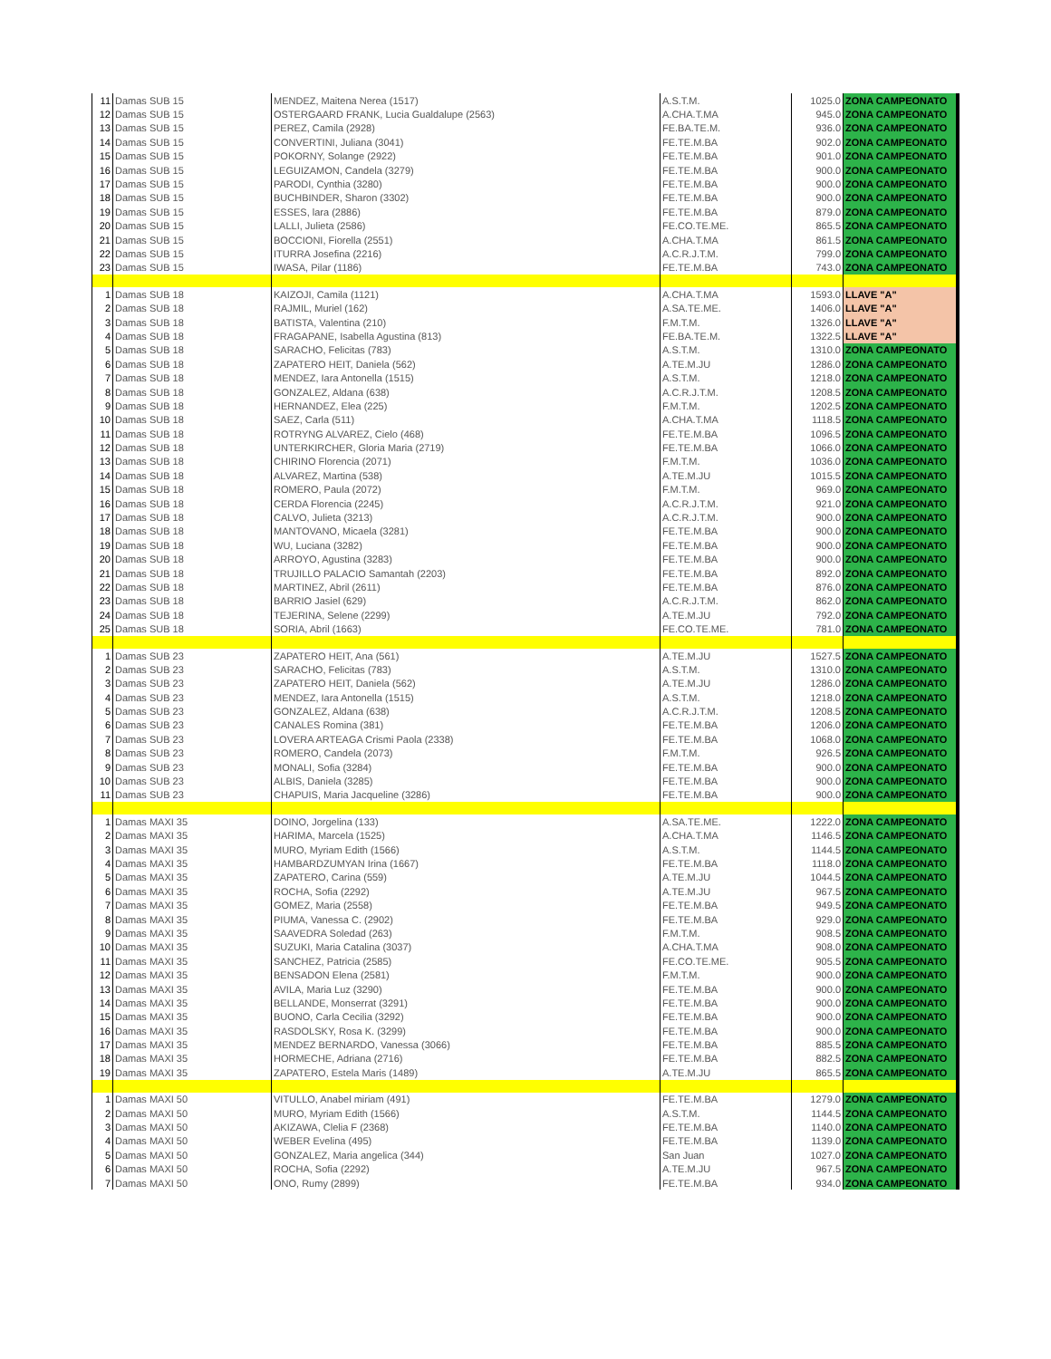| 11 | Damas SUB 15 | MENDEZ, Maitena Nerea (1517) | A.S.T.M. | 1025.0 | ZONA CAMPEONATO |
| 12 | Damas SUB 15 | OSTERGAARD FRANK, Lucia Gualdalupe (2563) | A.CHA.T.MA | 945.0 | ZONA CAMPEONATO |
| 13 | Damas SUB 15 | PEREZ, Camila (2928) | FE.BA.TE.M. | 936.0 | ZONA CAMPEONATO |
| 14 | Damas SUB 15 | CONVERTINI, Juliana (3041) | FE.TE.M.BA | 902.0 | ZONA CAMPEONATO |
| 15 | Damas SUB 15 | POKORNY, Solange (2922) | FE.TE.M.BA | 901.0 | ZONA CAMPEONATO |
| 16 | Damas SUB 15 | LEGUIZAMON, Candela (3279) | FE.TE.M.BA | 900.0 | ZONA CAMPEONATO |
| 17 | Damas SUB 15 | PARODI, Cynthia (3280) | FE.TE.M.BA | 900.0 | ZONA CAMPEONATO |
| 18 | Damas SUB 15 | BUCHBINDER, Sharon (3302) | FE.TE.M.BA | 900.0 | ZONA CAMPEONATO |
| 19 | Damas SUB 15 | ESSES, lara (2886) | FE.TE.M.BA | 879.0 | ZONA CAMPEONATO |
| 20 | Damas SUB 15 | LALLI, Julieta (2586) | FE.CO.TE.ME. | 865.5 | ZONA CAMPEONATO |
| 21 | Damas SUB 15 | BOCCIONI, Fiorella (2551) | A.CHA.T.MA | 861.5 | ZONA CAMPEONATO |
| 22 | Damas SUB 15 | ITURRA Josefina (2216) | A.C.R.J.T.M. | 799.0 | ZONA CAMPEONATO |
| 23 | Damas SUB 15 | IWASA, Pilar (1186) | FE.TE.M.BA | 743.0 | ZONA CAMPEONATO |
| 1 | Damas SUB 18 | KAIZOJI, Camila (1121) | A.CHA.T.MA | 1593.0 | LLAVE "A" |
| 2 | Damas SUB 18 | RAJMIL, Muriel (162) | A.SA.TE.ME. | 1406.0 | LLAVE "A" |
| 3 | Damas SUB 18 | BATISTA, Valentina (210) | F.M.T.M. | 1326.0 | LLAVE "A" |
| 4 | Damas SUB 18 | FRAGAPANE, Isabella Agustina (813) | FE.BA.TE.M. | 1322.5 | LLAVE "A" |
| 5 | Damas SUB 18 | SARACHO, Felicitas (783) | A.S.T.M. | 1310.0 | ZONA CAMPEONATO |
| 6 | Damas SUB 18 | ZAPATERO HEIT, Daniela (562) | A.TE.M.JU | 1286.0 | ZONA CAMPEONATO |
| 7 | Damas SUB 18 | MENDEZ, Iara Antonella (1515) | A.S.T.M. | 1218.0 | ZONA CAMPEONATO |
| 8 | Damas SUB 18 | GONZALEZ, Aldana (638) | A.C.R.J.T.M. | 1208.5 | ZONA CAMPEONATO |
| 9 | Damas SUB 18 | HERNANDEZ, Elea (225) | F.M.T.M. | 1202.5 | ZONA CAMPEONATO |
| 10 | Damas SUB 18 | SAEZ, Carla (511) | A.CHA.T.MA | 1118.5 | ZONA CAMPEONATO |
| 11 | Damas SUB 18 | ROTRYNG ALVAREZ, Cielo (468) | FE.TE.M.BA | 1096.5 | ZONA CAMPEONATO |
| 12 | Damas SUB 18 | UNTERKIRCHER, Gloria Maria (2719) | FE.TE.M.BA | 1066.0 | ZONA CAMPEONATO |
| 13 | Damas SUB 18 | CHIRINO Florencia (2071) | F.M.T.M. | 1036.0 | ZONA CAMPEONATO |
| 14 | Damas SUB 18 | ALVAREZ, Martina (538) | A.TE.M.JU | 1015.5 | ZONA CAMPEONATO |
| 15 | Damas SUB 18 | ROMERO, Paula (2072) | F.M.T.M. | 969.0 | ZONA CAMPEONATO |
| 16 | Damas SUB 18 | CERDA Florencia (2245) | A.C.R.J.T.M. | 921.0 | ZONA CAMPEONATO |
| 17 | Damas SUB 18 | CALVO, Julieta (3213) | A.C.R.J.T.M. | 900.0 | ZONA CAMPEONATO |
| 18 | Damas SUB 18 | MANTOVANO, Micaela (3281) | FE.TE.M.BA | 900.0 | ZONA CAMPEONATO |
| 19 | Damas SUB 18 | WU, Luciana (3282) | FE.TE.M.BA | 900.0 | ZONA CAMPEONATO |
| 20 | Damas SUB 18 | ARROYO, Agustina (3283) | FE.TE.M.BA | 900.0 | ZONA CAMPEONATO |
| 21 | Damas SUB 18 | TRUJILLO PALACIO Samantah (2203) | FE.TE.M.BA | 892.0 | ZONA CAMPEONATO |
| 22 | Damas SUB 18 | MARTINEZ, Abril (2611) | FE.TE.M.BA | 876.0 | ZONA CAMPEONATO |
| 23 | Damas SUB 18 | BARRIO Jasiel (629) | A.C.R.J.T.M. | 862.0 | ZONA CAMPEONATO |
| 24 | Damas SUB 18 | TEJERINA, Selene (2299) | A.TE.M.JU | 792.0 | ZONA CAMPEONATO |
| 25 | Damas SUB 18 | SORIA, Abril (1663) | FE.CO.TE.ME. | 781.0 | ZONA CAMPEONATO |
| 1 | Damas SUB 23 | ZAPATERO HEIT, Ana (561) | A.TE.M.JU | 1527.5 | ZONA CAMPEONATO |
| 2 | Damas SUB 23 | SARACHO, Felicitas (783) | A.S.T.M. | 1310.0 | ZONA CAMPEONATO |
| 3 | Damas SUB 23 | ZAPATERO HEIT, Daniela (562) | A.TE.M.JU | 1286.0 | ZONA CAMPEONATO |
| 4 | Damas SUB 23 | MENDEZ, Iara Antonella (1515) | A.S.T.M. | 1218.0 | ZONA CAMPEONATO |
| 5 | Damas SUB 23 | GONZALEZ, Aldana (638) | A.C.R.J.T.M. | 1208.5 | ZONA CAMPEONATO |
| 6 | Damas SUB 23 | CANALES Romina (381) | FE.TE.M.BA | 1206.0 | ZONA CAMPEONATO |
| 7 | Damas SUB 23 | LOVERA ARTEAGA Crismi Paola (2338) | FE.TE.M.BA | 1068.0 | ZONA CAMPEONATO |
| 8 | Damas SUB 23 | ROMERO, Candela (2073) | F.M.T.M. | 926.5 | ZONA CAMPEONATO |
| 9 | Damas SUB 23 | MONALI, Sofia (3284) | FE.TE.M.BA | 900.0 | ZONA CAMPEONATO |
| 10 | Damas SUB 23 | ALBIS, Daniela (3285) | FE.TE.M.BA | 900.0 | ZONA CAMPEONATO |
| 11 | Damas SUB 23 | CHAPUIS, Maria Jacqueline (3286) | FE.TE.M.BA | 900.0 | ZONA CAMPEONATO |
| 1 | Damas MAXI 35 | DOINO, Jorgelina (133) | A.SA.TE.ME. | 1222.0 | ZONA CAMPEONATO |
| 2 | Damas MAXI 35 | HARIMA, Marcela (1525) | A.CHA.T.MA | 1146.5 | ZONA CAMPEONATO |
| 3 | Damas MAXI 35 | MURO, Myriam Edith (1566) | A.S.T.M. | 1144.5 | ZONA CAMPEONATO |
| 4 | Damas MAXI 35 | HAMBARDZUMYAN Irina (1667) | FE.TE.M.BA | 1118.0 | ZONA CAMPEONATO |
| 5 | Damas MAXI 35 | ZAPATERO, Carina (559) | A.TE.M.JU | 1044.5 | ZONA CAMPEONATO |
| 6 | Damas MAXI 35 | ROCHA, Sofia (2292) | A.TE.M.JU | 967.5 | ZONA CAMPEONATO |
| 7 | Damas MAXI 35 | GOMEZ, Maria (2558) | FE.TE.M.BA | 949.5 | ZONA CAMPEONATO |
| 8 | Damas MAXI 35 | PIUMA, Vanessa C. (2902) | FE.TE.M.BA | 929.0 | ZONA CAMPEONATO |
| 9 | Damas MAXI 35 | SAAVEDRA Soledad (263) | F.M.T.M. | 908.5 | ZONA CAMPEONATO |
| 10 | Damas MAXI 35 | SUZUKI, Maria Catalina (3037) | A.CHA.T.MA | 908.0 | ZONA CAMPEONATO |
| 11 | Damas MAXI 35 | SANCHEZ, Patricia (2585) | FE.CO.TE.ME. | 905.5 | ZONA CAMPEONATO |
| 12 | Damas MAXI 35 | BENSADON Elena (2581) | F.M.T.M. | 900.0 | ZONA CAMPEONATO |
| 13 | Damas MAXI 35 | AVILA, Maria Luz (3290) | FE.TE.M.BA | 900.0 | ZONA CAMPEONATO |
| 14 | Damas MAXI 35 | BELLANDE, Monserrat (3291) | FE.TE.M.BA | 900.0 | ZONA CAMPEONATO |
| 15 | Damas MAXI 35 | BUONO, Carla Cecilia (3292) | FE.TE.M.BA | 900.0 | ZONA CAMPEONATO |
| 16 | Damas MAXI 35 | RASDOLSKY, Rosa K. (3299) | FE.TE.M.BA | 900.0 | ZONA CAMPEONATO |
| 17 | Damas MAXI 35 | MENDEZ BERNARDO, Vanessa (3066) | FE.TE.M.BA | 885.5 | ZONA CAMPEONATO |
| 18 | Damas MAXI 35 | HORMECHE, Adriana (2716) | FE.TE.M.BA | 882.5 | ZONA CAMPEONATO |
| 19 | Damas MAXI 35 | ZAPATERO, Estela Maris (1489) | A.TE.M.JU | 865.5 | ZONA CAMPEONATO |
| 1 | Damas MAXI 50 | VITULLO, Anabel miriam (491) | FE.TE.M.BA | 1279.0 | ZONA CAMPEONATO |
| 2 | Damas MAXI 50 | MURO, Myriam Edith (1566) | A.S.T.M. | 1144.5 | ZONA CAMPEONATO |
| 3 | Damas MAXI 50 | AKIZAWA, Clelia F (2368) | FE.TE.M.BA | 1140.0 | ZONA CAMPEONATO |
| 4 | Damas MAXI 50 | WEBER Evelina (495) | FE.TE.M.BA | 1139.0 | ZONA CAMPEONATO |
| 5 | Damas MAXI 50 | GONZALEZ, Maria angelica (344) | San Juan | 1027.0 | ZONA CAMPEONATO |
| 6 | Damas MAXI 50 | ROCHA, Sofia (2292) | A.TE.M.JU | 967.5 | ZONA CAMPEONATO |
| 7 | Damas MAXI 50 | ONO, Rumy (2899) | FE.TE.M.BA | 934.0 | ZONA CAMPEONATO |